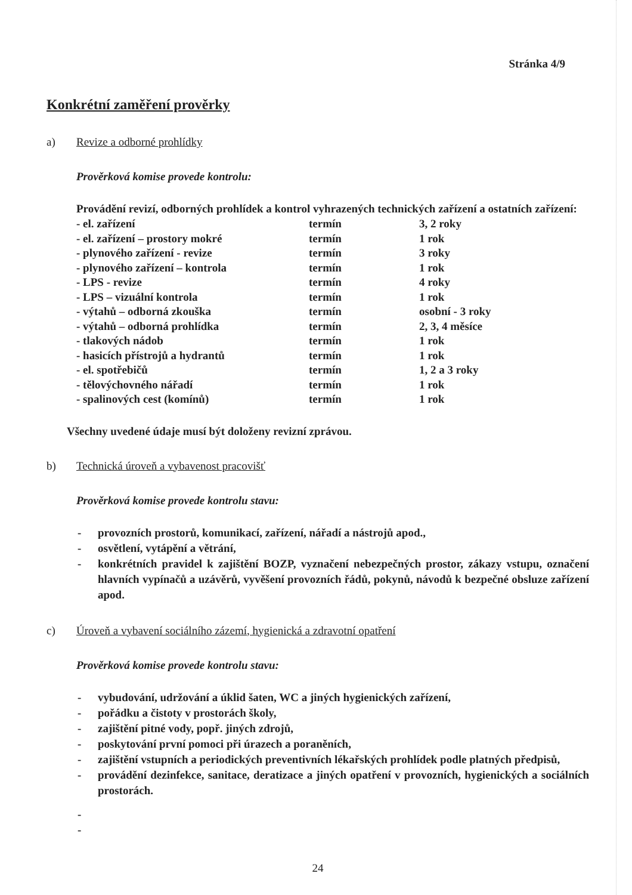Stránka 4/9
Konkrétní zaměření prověrky
a) Revize a odborné prohlídky
Prověrková komise provede kontrolu:
Provádění revizí, odborných prohlídek a kontrol vyhrazených technických zařízení a ostatních zařízení:
| - el. zařízení | termín | 3, 2 roky |
| - el. zařízení – prostory mokré | termín | 1 rok |
| - plynového zařízení - revize | termín | 3 roky |
| - plynového zařízení – kontrola | termín | 1 rok |
| - LPS - revize | termín | 4 roky |
| - LPS – vizuální kontrola | termín | 1 rok |
| - výtahů – odborná zkouška | termín | osobní - 3 roky |
| - výtahů – odborná prohlídka | termín | 2, 3, 4 měsíce |
| - tlakových nádob | termín | 1 rok |
| - hasicích přístrojů a hydrantů | termín | 1 rok |
| - el. spotřebičů | termín | 1, 2 a 3 roky |
| - tělovýchovného nářadí | termín | 1 rok |
| - spalinových cest (komínů) | termín | 1 rok |
Všechny uvedené údaje musí být doloženy revizní zprávou.
b) Technická úroveň a vybavenost pracovišť
Prověrková komise provede kontrolu stavu:
- provozních prostorů, komunikací, zařízení, nářadí a nástrojů apod.,
- osvětlení, vytápění a větrání,
- konkrétních pravidel k zajištění BOZP, vyznačení nebezpečných prostor, zákazy vstupu, označení hlavních vypínačů a uzávěrů, vyvěšení provozních řádů, pokynů, návodů k bezpečné obsluze zařízení apod.
c) Úroveň a vybavení sociálního zázemí, hygienická a zdravotní opatření
Prověrková komise provede kontrolu stavu:
- vybudování, udržování a úklid šaten, WC a jiných hygienických zařízení,
- pořádku a čistoty v prostorách školy,
- zajištění pitné vody, popř. jiných zdrojů,
- poskytování první pomoci při úrazech a poraněních,
- zajištění vstupních a periodických preventivních lékařských prohlídek podle platných předpisů,
- provádění dezinfekce, sanitace, deratizace a jiných opatření v provozních, hygienických a sociálních prostorách.
-
-
24